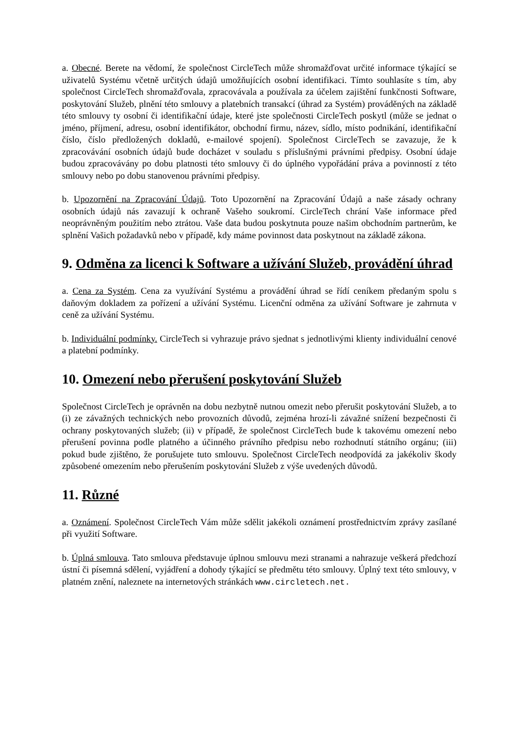a. Obecné. Berete na vědomí, že společnost CircleTech může shromažďovat určité informace týkající se uživatelů Systému včetně určitých údajů umožňujících osobní identifikaci. Tímto souhlasíte s tím, aby společnost CircleTech shromažďovala, zpracovávala a používala za účelem zajištění funkčnosti Software, poskytování Služeb, plnění této smlouvy a platebních transakcí (úhrad za Systém) prováděných na základě této smlouvy ty osobní či identifikační údaje, které jste společnosti CircleTech poskytl (může se jednat o jméno, příjmení, adresu, osobní identifikátor, obchodní firmu, název, sídlo, místo podnikání, identifikační číslo, číslo předložených dokladů, e-mailové spojení). Společnost CircleTech se zavazuje, že k zpracovávání osobních údajů bude docházet v souladu s příslušnými právními předpisy. Osobní údaje budou zpracovávány po dobu platnosti této smlouvy či do úplného vypořádání práva a povinností z této smlouvy nebo po dobu stanovenou právními předpisy.
b. Upozornění na Zpracování Údajů. Toto Upozornění na Zpracování Údajů a naše zásady ochrany osobních údajů nás zavazují k ochraně Vašeho soukromí. CircleTech chrání Vaše informace před neoprávněným použitím nebo ztrátou. Vaše data budou poskytnuta pouze našim obchodním partnerům, ke splnění Vašich požadavků nebo v případě, kdy máme povinnost data poskytnout na základě zákona.
9. Odměna za licenci k Software a užívání Služeb, provádění úhrad
a. Cena za Systém. Cena za využívání Systému a provádění úhrad se řídí ceníkem předaným spolu s daňovým dokladem za pořízení a užívání Systému. Licenční odměna za užívání Software je zahrnuta v ceně za užívání Systému.
b. Individuální podmínky. CircleTech si vyhrazuje právo sjednat s jednotlivými klienty individuální cenové a platební podmínky.
10. Omezení nebo přerušení poskytování Služeb
Společnost CircleTech je oprávněn na dobu nezbytně nutnou omezit nebo přerušit poskytování Služeb, a to (i) ze závažných technických nebo provozních důvodů, zejména hrozí-li závažné snížení bezpečnosti či ochrany poskytovaných služeb; (ii) v případě, že společnost CircleTech bude k takovému omezení nebo přerušení povinna podle platného a účinného právního předpisu nebo rozhodnutí státního orgánu; (iii) pokud bude zjištěno, že porušujete tuto smlouvu. Společnost CircleTech neodpovídá za jakékoliv škody způsobené omezením nebo přerušením poskytování Služeb z výše uvedených důvodů.
11. Různé
a. Oznámení. Společnost CircleTech Vám může sdělit jakékoli oznámení prostřednictvím zprávy zasílané při využití Software.
b. Úplná smlouva. Tato smlouva představuje úplnou smlouvu mezi stranami a nahrazuje veškerá předchozí ústní či písemná sdělení, vyjádření a dohody týkající se předmětu této smlouvy. Úplný text této smlouvy, v platném znění, naleznete na internetových stránkách www.circletech.net.